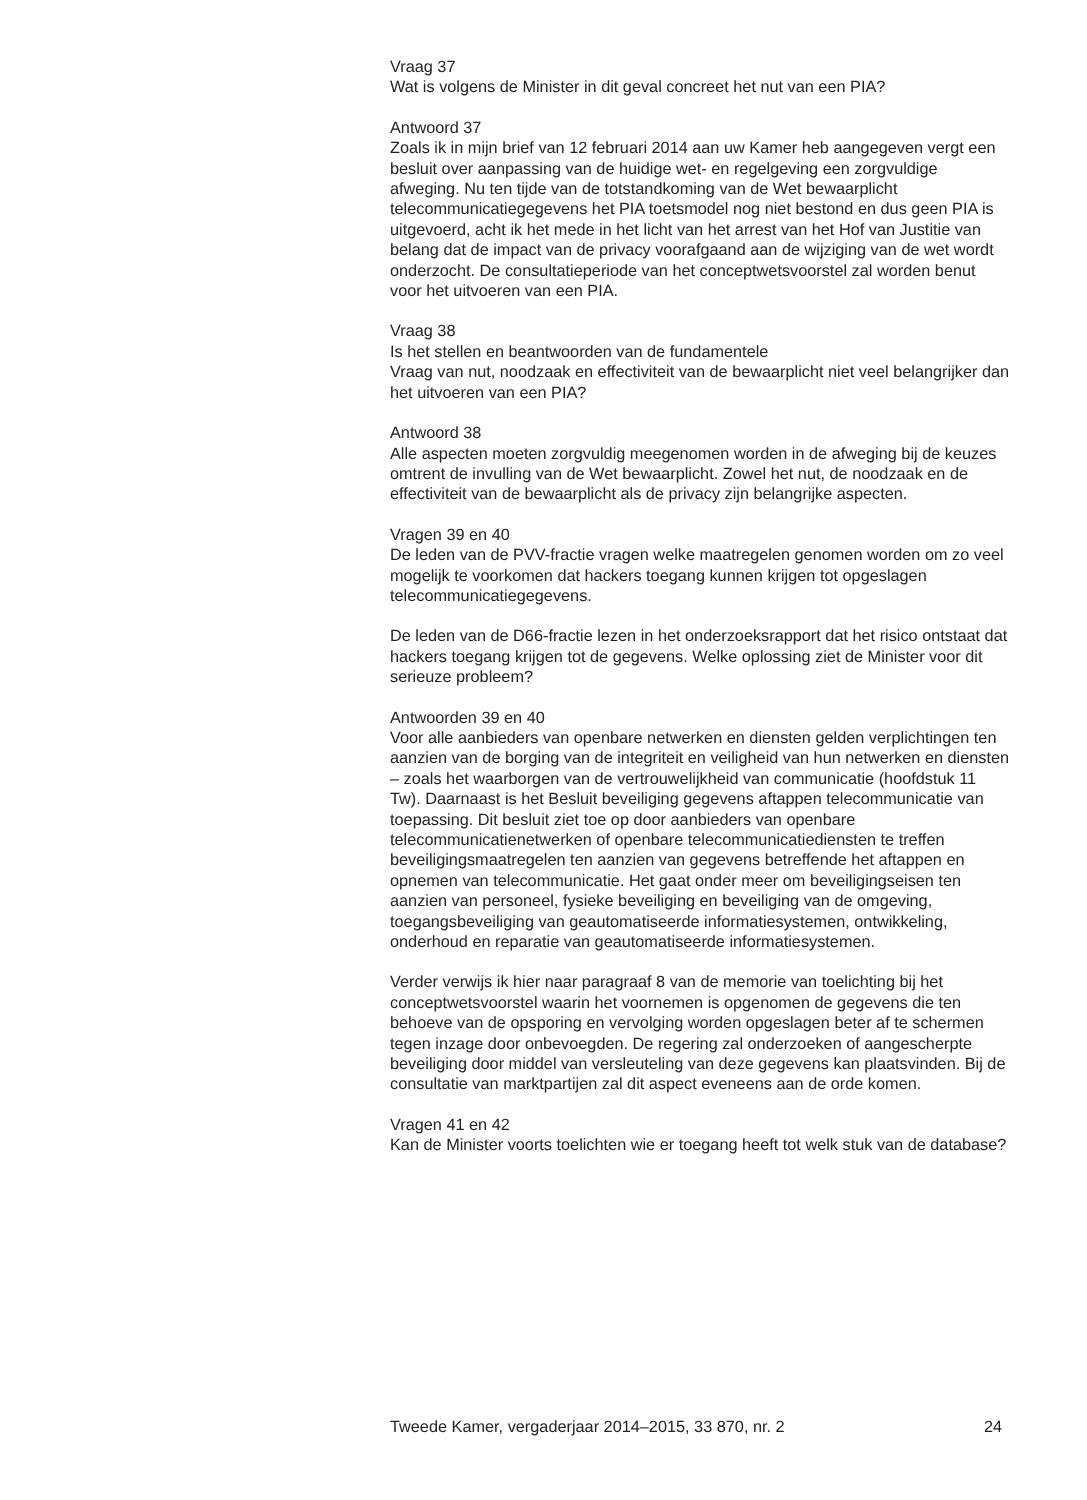Vraag 37
Wat is volgens de Minister in dit geval concreet het nut van een PIA?
Antwoord 37
Zoals ik in mijn brief van 12 februari 2014 aan uw Kamer heb aangegeven vergt een besluit over aanpassing van de huidige wet- en regelgeving een zorgvuldige afweging. Nu ten tijde van de totstandkoming van de Wet bewaarplicht telecommunicatiegegevens het PIA toetsmodel nog niet bestond en dus geen PIA is uitgevoerd, acht ik het mede in het licht van het arrest van het Hof van Justitie van belang dat de impact van de privacy voorafgaand aan de wijziging van de wet wordt onderzocht. De consultatieperiode van het conceptwetsvoorstel zal worden benut voor het uitvoeren van een PIA.
Vraag 38
Is het stellen en beantwoorden van de fundamentele
Vraag van nut, noodzaak en effectiviteit van de bewaarplicht niet veel belangrijker dan het uitvoeren van een PIA?
Antwoord 38
Alle aspecten moeten zorgvuldig meegenomen worden in de afweging bij de keuzes omtrent de invulling van de Wet bewaarplicht. Zowel het nut, de noodzaak en de effectiviteit van de bewaarplicht als de privacy zijn belangrijke aspecten.
Vragen 39 en 40
De leden van de PVV-fractie vragen welke maatregelen genomen worden om zo veel mogelijk te voorkomen dat hackers toegang kunnen krijgen tot opgeslagen telecommunicatiegegevens.
De leden van de D66-fractie lezen in het onderzoeksrapport dat het risico ontstaat dat hackers toegang krijgen tot de gegevens. Welke oplossing ziet de Minister voor dit serieuze probleem?
Antwoorden 39 en 40
Voor alle aanbieders van openbare netwerken en diensten gelden verplichtingen ten aanzien van de borging van de integriteit en veiligheid van hun netwerken en diensten – zoals het waarborgen van de vertrouwelijkheid van communicatie (hoofdstuk 11 Tw). Daarnaast is het Besluit beveiliging gegevens aftappen telecommunicatie van toepassing. Dit besluit ziet toe op door aanbieders van openbare telecommunicatienetwerken of openbare telecommunicatiediensten te treffen beveiligingsmaatregelen ten aanzien van gegevens betreffende het aftappen en opnemen van telecommunicatie. Het gaat onder meer om beveiligingseisen ten aanzien van personeel, fysieke beveiliging en beveiliging van de omgeving, toegangsbeveiliging van geautomatiseerde informatiesystemen, ontwikkeling, onderhoud en reparatie van geautomatiseerde informatiesystemen.
Verder verwijs ik hier naar paragraaf 8 van de memorie van toelichting bij het conceptwetsvoorstel waarin het voornemen is opgenomen de gegevens die ten behoeve van de opsporing en vervolging worden opgeslagen beter af te schermen tegen inzage door onbevoegden. De regering zal onderzoeken of aangescherpte beveiliging door middel van versleuteling van deze gegevens kan plaatsvinden. Bij de consultatie van marktpartijen zal dit aspect eveneens aan de orde komen.
Vragen 41 en 42
Kan de Minister voorts toelichten wie er toegang heeft tot welk stuk van de database?
Tweede Kamer, vergaderjaar 2014–2015, 33 870, nr. 2 24